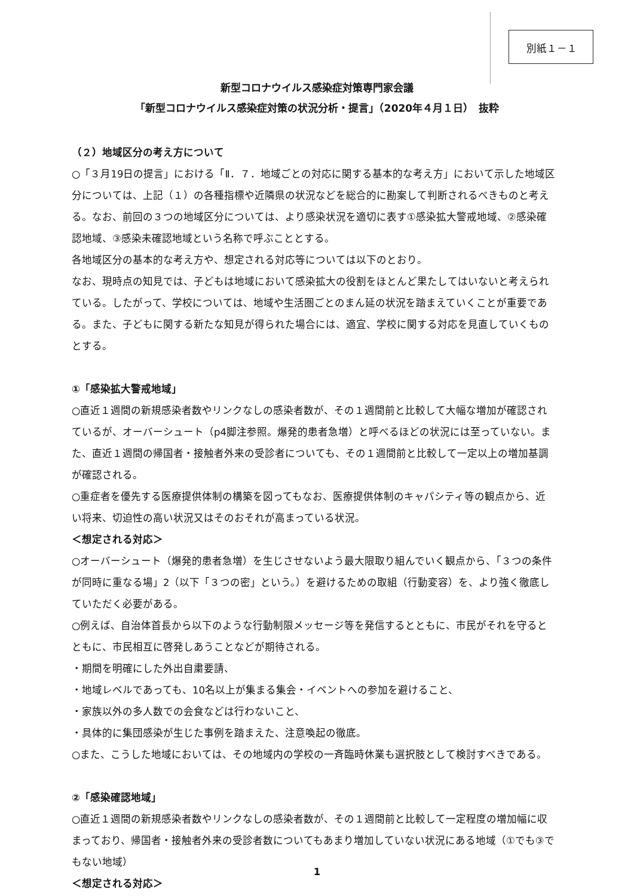別紙１－１
新型コロナウイルス感染症対策専門家会議
「新型コロナウイルス感染症対策の状況分析・提言」（2020年４月１日）　抜粋
（２）地域区分の考え方について
○「３月19日の提言」における「Ⅱ．７．地域ごとの対応に関する基本的な考え方」において示した地域区分については、上記（１）の各種指標や近隣県の状況などを総合的に勘案して判断されるべきものと考える。なお、前回の３つの地域区分については、より感染状況を適切に表す①感染拡大警戒地域、②感染確認地域、③感染未確認地域という名称で呼ぶこととする。
各地域区分の基本的な考え方や、想定される対応等については以下のとおり。
なお、現時点の知見では、子どもは地域において感染拡大の役割をほとんど果たしてはいないと考えられている。したがって、学校については、地域や生活圏ごとのまん延の状況を踏まえていくことが重要である。また、子どもに関する新たな知見が得られた場合には、適宜、学校に関する対応を見直していくものとする。
①「感染拡大警戒地域」
○直近１週間の新規感染者数やリンクなしの感染者数が、その１週間前と比較して大幅な増加が確認されているが、オーバーシュート（p4脚注参照。爆発的患者急増）と呼べるほどの状況には至っていない。また、直近１週間の帰国者・接触者外来の受診者についても、その１週間前と比較して一定以上の増加基調が確認される。
○重症者を優先する医療提供体制の構築を図ってもなお、医療提供体制のキャパシティ等の観点から、近い将来、切迫性の高い状況又はそのおそれが高まっている状況。
＜想定される対応＞
○オーバーシュート（爆発的患者急増）を生じさせないよう最大限取り組んでいく観点から、「３つの条件が同時に重なる場」2（以下「３つの密」という。）を避けるための取組（行動変容）を、より強く徹底していただく必要がある。
○例えば、自治体首長から以下のような行動制限メッセージ等を発信するとともに、市民がそれを守るとともに、市民相互に啓発しあうことなどが期待される。
・期間を明確にした外出自粛要請、
・地域レベルであっても、10名以上が集まる集会・イベントへの参加を避けること、
・家族以外の多人数での会食などは行わないこと、
・具体的に集団感染が生じた事例を踏まえた、注意喚起の徹底。
○また、こうした地域においては、その地域内の学校の一斉臨時休業も選択肢として検討すべきである。
②「感染確認地域」
○直近１週間の新規感染者数やリンクなしの感染者数が、その１週間前と比較して一定程度の増加幅に収まっており、帰国者・接触者外来の受診者数についてもあまり増加していない状況にある地域（①でも③でもない地域）
＜想定される対応＞
1